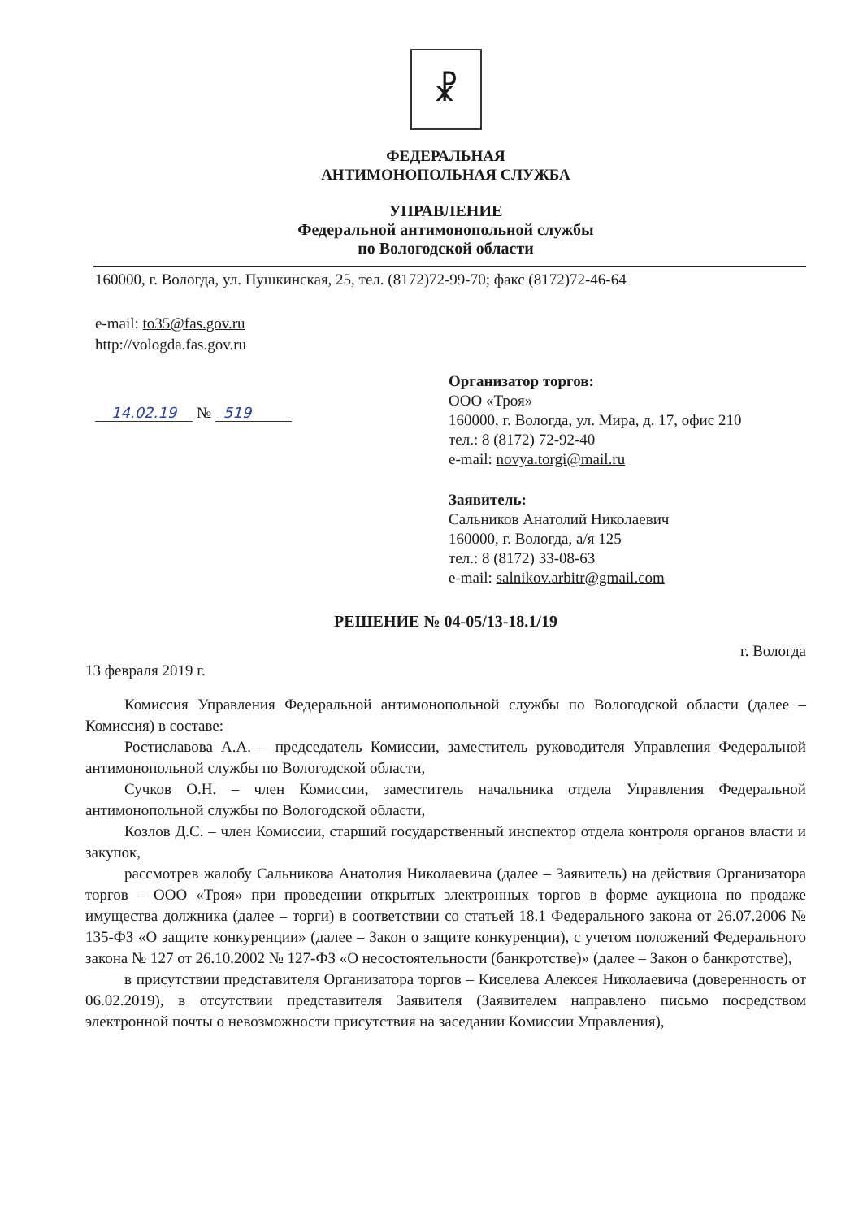☧
ФЕДЕРАЛЬНАЯ
АНТИМОНОПОЛЬНАЯ СЛУЖБА
УПРАВЛЕНИЕ
Федеральной антимонопольной службы
по Вологодской области
160000, г. Вологда, ул. Пушкинская, 25, тел. (8172)72-99-70; факс (8172)72-46-64
e-mail: to35@fas.gov.ru
http://vologda.fas.gov.ru
14.02.19 № 519
Организатор торгов:
ООО «Троя»
160000, г. Вологда, ул. Мира, д. 17, офис 210
тел.: 8 (8172) 72-92-40
e-mail: novya.torgi@mail.ru
Заявитель:
Сальников Анатолий Николаевич
160000, г. Вологда, а/я 125
тел.: 8 (8172) 33-08-63
e-mail: salnikov.arbitr@gmail.com
РЕШЕНИЕ № 04-05/13-18.1/19
13 февраля 2019 г. г. Вологда
Комиссия Управления Федеральной антимонопольной службы по Вологодской области (далее – Комиссия) в составе:
Ростиславова А.А. – председатель Комиссии, заместитель руководителя Управления Федеральной антимонопольной службы по Вологодской области,
Сучков О.Н. – член Комиссии, заместитель начальника отдела Управления Федеральной антимонопольной службы по Вологодской области,
Козлов Д.С. – член Комиссии, старший государственный инспектор отдела контроля органов власти и закупок,
рассмотрев жалобу Сальникова Анатолия Николаевича (далее – Заявитель) на действия Организатора торгов – ООО «Троя» при проведении открытых электронных торгов в форме аукциона по продаже имущества должника (далее – торги) в соответствии со статьей 18.1 Федерального закона от 26.07.2006 № 135-ФЗ «О защите конкуренции» (далее – Закон о защите конкуренции), с учетом положений Федерального закона № 127 от 26.10.2002 № 127-ФЗ «О несостоятельности (банкротстве)» (далее – Закон о банкротстве),
в присутствии представителя Организатора торгов – Киселева Алексея Николаевича (доверенность от 06.02.2019), в отсутствии представителя Заявителя (Заявителем направлено письмо посредством электронной почты о невозможности присутствия на заседании Комиссии Управления),